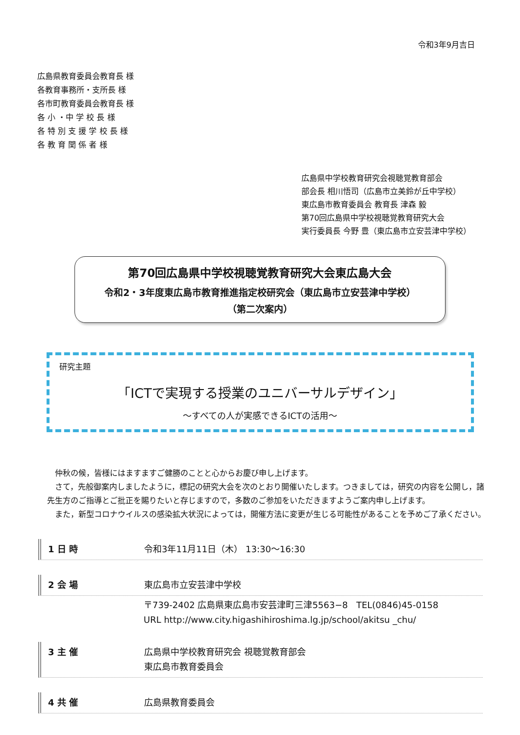令和3年9月吉日
広島県教育委員会教育長 様
各教育事務所・支所長 様
各市町教育委員会教育長 様
各 小 ・中 学 校 長 様
各 特 別 支 援 学 校 長 様
各 教 育 関 係 者 様
広島県中学校教育研究会視聴覚教育部会
部会長 相川悟司（広島市立美鈴が丘中学校）
東広島市教育委員会 教育長 津森 毅
第70回広島県中学校視聴覚教育研究大会
実行委員長 今野 豊（東広島市立安芸津中学校）
第70回広島県中学校視聴覚教育研究大会東広島大会
令和2・3年度東広島市教育推進指定校研究会（東広島市立安芸津中学校）
（第二次案内）
研究主題
「ICTで実現する授業のユニバーサルデザイン」
～すべての人が実感できるICTの活用～
仲秋の候，皆様にはますますご健勝のことと心からお慶び申し上げます。
さて，先般御案内しましたように，標記の研究大会を次のとおり開催いたします。つきましては，研究の内容を公開し，諸先生方のご指導とご批正を賜りたいと存じますので，多数のご参加をいただきますようご案内申し上げます。
また，新型コロナウイルスの感染拡大状況によっては，開催方法に変更が生じる可能性があることを予めご了承ください。
1 日 時
令和3年11月11日（木） 13:30～16:30
2 会 場
東広島市立安芸津中学校
〒739-2402 広島県東広島市安芸津町三津5563−8 TEL(0846)45-0158
URL http://www.city.higashihiroshima.lg.jp/school/akitsu _chu/
3 主 催
広島県中学校教育研究会 視聴覚教育部会
東広島市教育委員会
4 共 催
広島県教育委員会